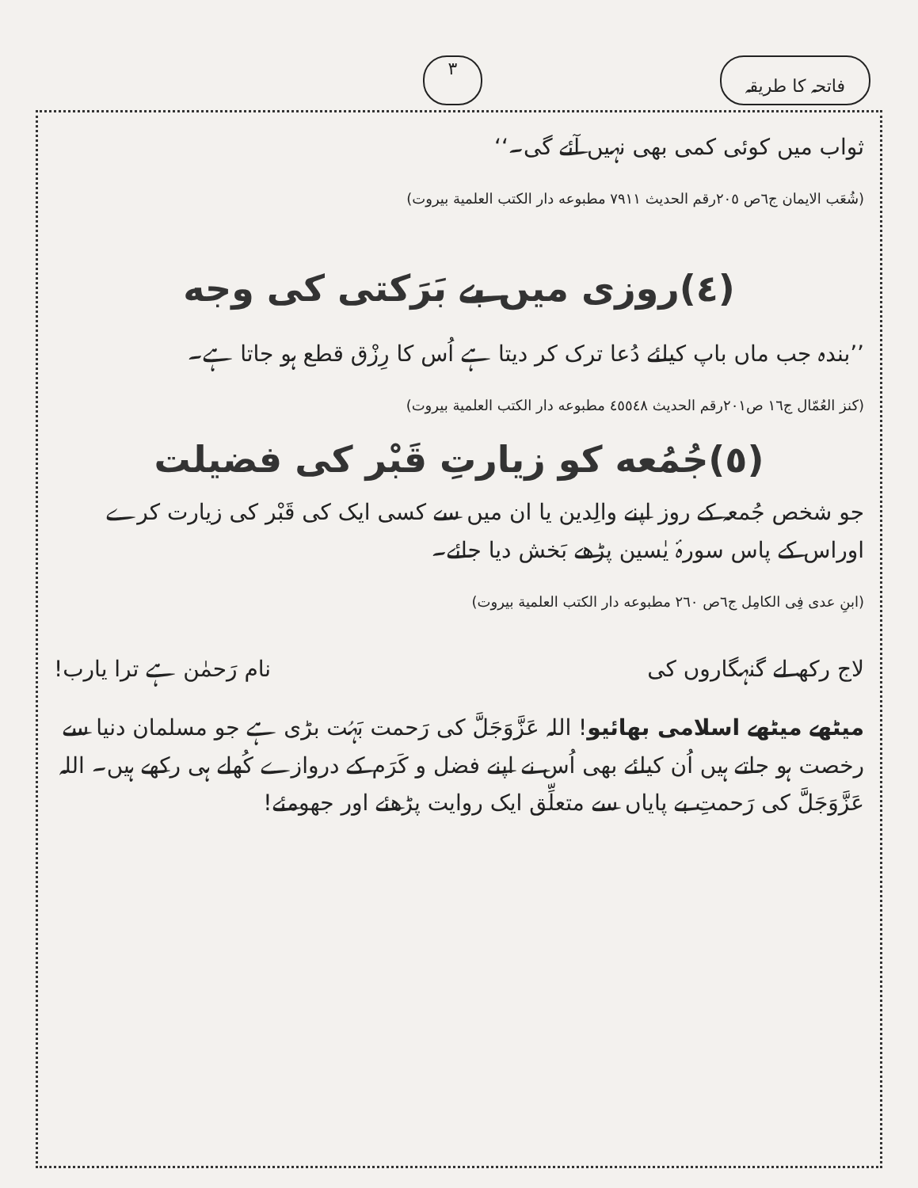فاتحہ کا طریقہ ۳
ثواب میں کوئی کمی بھی نہیں آئے گی۔‘‘
(شُعَب الایمان ج٦ص ٢٠٥رقم الحدیث ٧٩١١ مطبوعه دار الکتب العلمیة بیروت)
(٤)روزی میں بے بَرَکتی کی وجه
’’بندہ جب ماں باپ کیلئے دُعا ترک کر دیتا ہے اُس کا رِزْق قطع ہو جاتا ہے۔
(کنز العُمّال ج١٦ ص٢٠١رقم الحدیث ٤٥٥٤٨ مطبوعه دار الکتب العلمیة بیروت)
(٥)جُمُعه کو زیارتِ قَبْر کی فضیلت
جو شخص جُمعہ کے روز اپنے والِدین یا ان میں سے کسی ایک کی قَبْر کی زیارت کرے اوراس کے پاس سورۂ یٰسین پڑھے بَخش دیا جائے۔
(ابنِ عدی فِی الکامِل ج٦ص ٢٦٠ مطبوعه دار الکتب العلمیة بیروت)
لاج رکھ لے گنہگاروں کی نام رَحمٰن ہے ترا یارب!
میٹھے میٹھے اسلامی بھائیو! اللہ عَزَّوَجَلَّ کی رَحمت بَہُت بڑی ہے جو مسلمان دنیا سے رخصت ہو جاتے ہیں اُن کیلئے بھی اُس نے اپنے فضل و کَرَم کے دروازے کُھلے ہی رکھے ہیں۔ اللہ عَزَّوَجَلَّ کی رَحمتِ بے پایاں سے متعلِّق ایک روایت پڑھئے اور جھومئے!